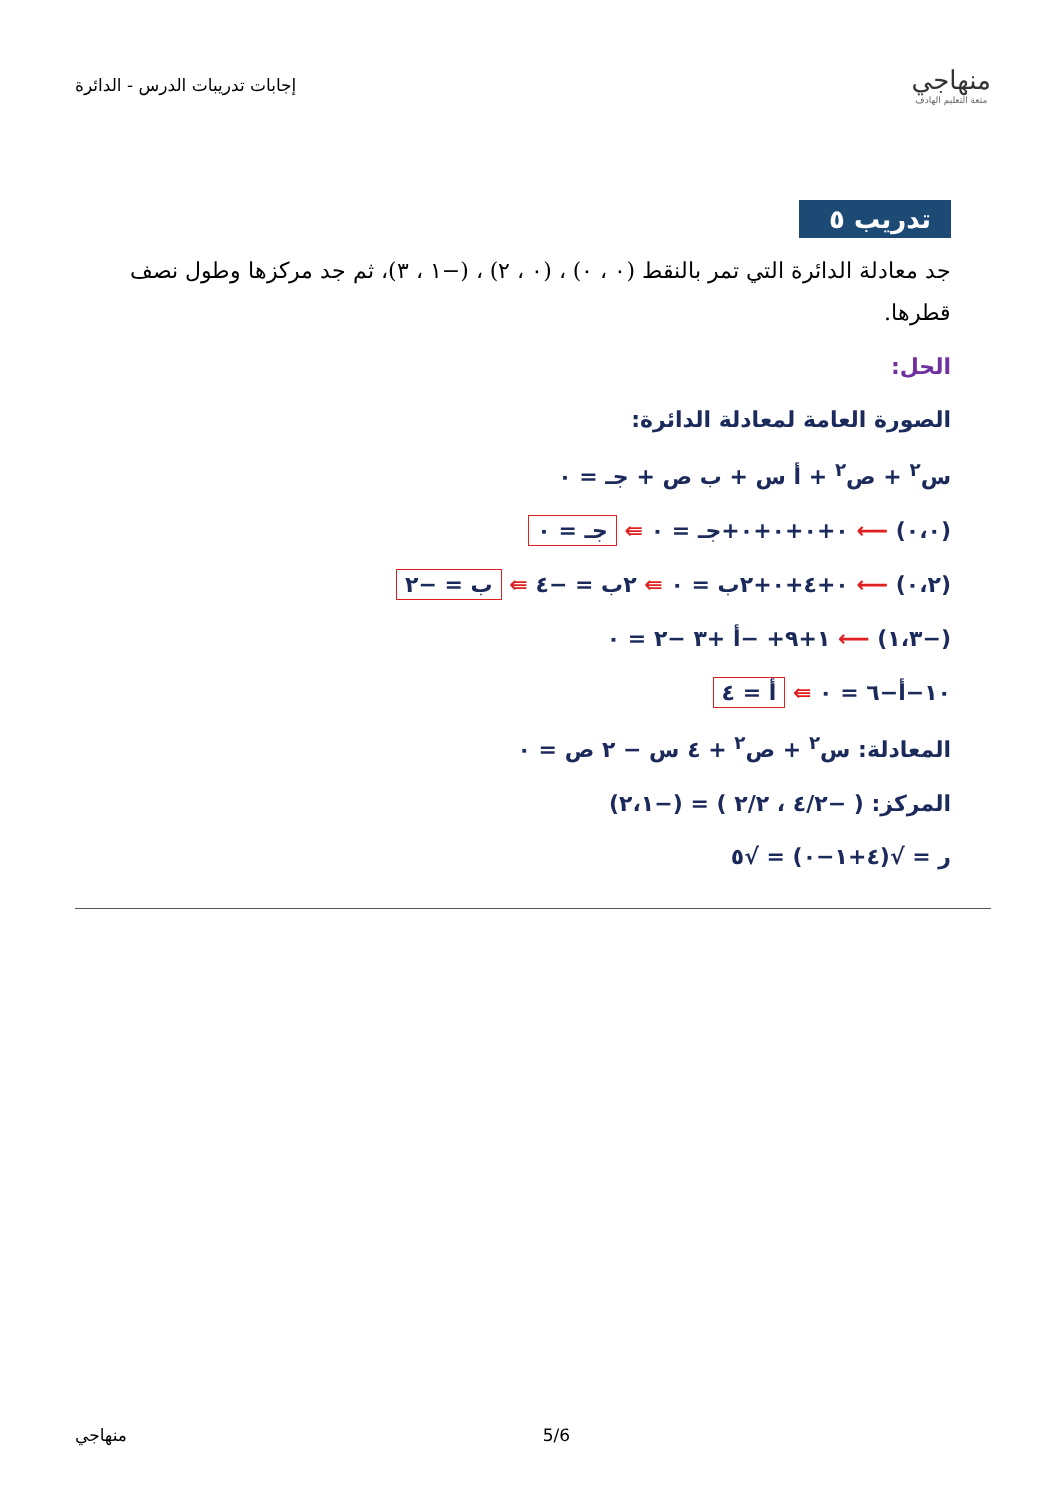إجابات تدريبات الدرس - الدائرة
منهاجي
متعة التعليم الهادف
تدريب ٥
جد معادلة الدائرة التي تمر بالنقط (٠ ، ٠) ، (٠ ، ٢) ، (−١ ، ٣)، ثم جد مركزها وطول نصف قطرها.
الحل:
الصورة العامة لمعادلة الدائرة:
س<sup>٢</sup> + ص<sup>٢</sup> + أ س + ب ص + جـ = ٠
(٠،٠) ⟵ ٠+٠+٠+٠+جـ = ٠ ⇚ جـ = ٠
(٠،٢) ⟵ ٠+٤+٠+٢ب = ٠ ⇚ ٢ب = −٤ ⇚ ب = −٢
(−١،٣) ⟵ ١+٩+ −أ +٣ −٢ = ٠
١٠−أ−٦ = ٠ ⇚ أ = ٤
المعادلة: س<sup>٢</sup> + ص<sup>٢</sup> + ٤ س − ٢ ص = ٠
المركز: ( −٤/٢ ، ٢/٢ ) = (−٢،١)
ر = √(٤+١−٠) = √٥
5/6 منهاجي